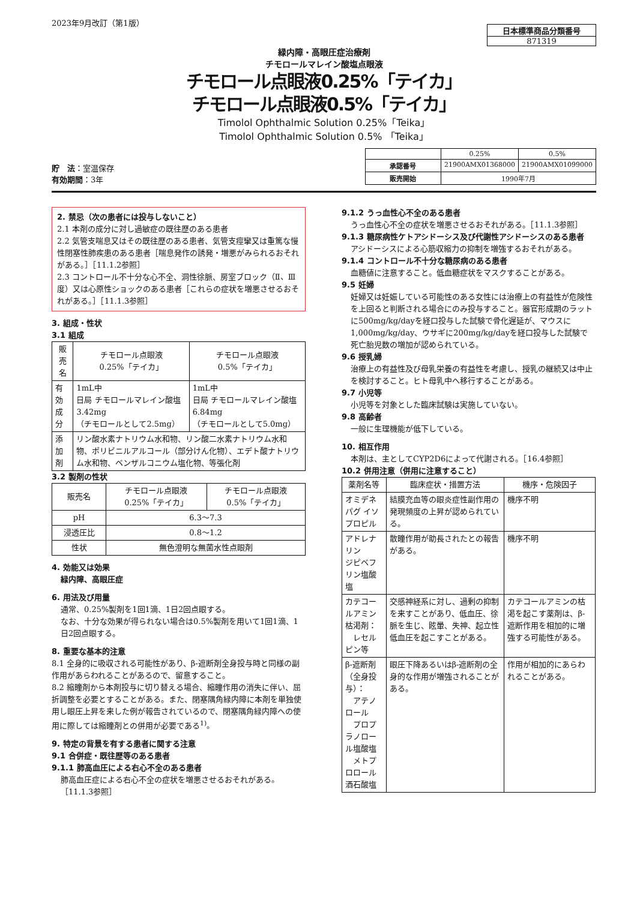2023年9月改訂（第1版）
日本標準商品分類番号
871319
緑内障・高眼圧症治療剤
チモロールマレイン酸塩点眼液
チモロール点眼液0.25%「テイカ」
チモロール点眼液0.5%「テイカ」
Timolol Ophthalmic Solution 0.25%「Teika」
Timolol Ophthalmic Solution 0.5% 「Teika」
貯　法：室温保存
有効期間：3年
| | 0.25% | 0.5% |
| 承認番号 | 21900AMX01368000 | 21900AMX01099000 |
| 販売開始 | 1990年7月 | |
2. 禁忌（次の患者には投与しないこと）
2.1 本剤の成分に対し過敏症の既往歴のある患者
2.2 気管支喘息又はその既往歴のある患者、気管支痙攣又は重篤な慢性閉塞性肺疾患のある患者［喘息発作の誘発・増悪がみられるおそれがある。］［11.1.2参照］
2.3 コントロール不十分な心不全、洞性徐脈、房室ブロック（Ⅱ、Ⅲ度）又は心原性ショックのある患者［これらの症状を増悪させるおそれがある。］［11.1.3参照］
3. 組成・性状
3.1 組成
| 販売名 | チモロール点眼液 0.25%「テイカ」 | チモロール点眼液 0.5%「テイカ」 |
| --- | --- | --- |
| 有効成分 | 1mL中 日局 チモロールマレイン酸塩 3.42mg （チモロールとして2.5mg） | 1mL中 日局 チモロールマレイン酸塩 6.84mg （チモロールとして5.0mg） |
| 添加剤 | リン酸水素ナトリウム水和物、リン酸二水素ナトリウム水和物、ポリビニルアルコール（部分けん化物）、エデト酸ナトリウム水和物、ベンザルコニウム塩化物、等張化剤 | |
3.2 製剤の性状
| 販売名 | チモロール点眼液 0.25%「テイカ」 | チモロール点眼液 0.5%「テイカ」 |
| --- | --- | --- |
| pH | 6.3〜7.3 | |
| 浸透圧比 | 0.8〜1.2 | |
| 性状 | 無色澄明な無菌水性点眼剤 | |
4. 効能又は効果
緑内障、高眼圧症
6. 用法及び用量
通常、0.25%製剤を1回1滴、1日2回点眼する。
なお、十分な効果が得られない場合は0.5%製剤を用いて1回1滴、1日2回点眼する。
8. 重要な基本的注意
8.1 全身的に吸収される可能性があり、β-遮断剤全身投与時と同様の副作用があらわれることがあるので、留意すること。
8.2 縮瞳剤から本剤投与に切り替える場合、縮瞳作用の消失に伴い、屈折調整を必要とすることがある。また、閉塞隅角緑内障に本剤を単独使用し眼圧上昇を来した例が報告されているので、閉塞隅角緑内障への使用に際しては縮瞳剤との併用が必要である<sup>1)</sup>。
9. 特定の背景を有する患者に関する注意
9.1 合併症・既往歴等のある患者
9.1.1 肺高血圧による右心不全のある患者
肺高血圧症による右心不全の症状を増悪させるおそれがある。［11.1.3参照］
9.1.2 うっ血性心不全のある患者
うっ血性心不全の症状を増悪させるおそれがある。［11.1.3参照］
9.1.3 糖尿病性ケトアシドーシス及び代謝性アシドーシスのある患者
アシドーシスによる心筋収縮力の抑制を増強するおそれがある。
9.1.4 コントロール不十分な糖尿病のある患者
血糖値に注意すること。低血糖症状をマスクすることがある。
9.5 妊婦
妊婦又は妊娠している可能性のある女性には治療上の有益性が危険性を上回ると判断される場合にのみ投与すること。器官形成期のラットに500mg/kg/dayを経口投与した試験で骨化遅延が、マウスに1,000mg/kg/day、ウサギに200mg/kg/dayを経口投与した試験で死亡胎児数の増加が認められている。
9.6 授乳婦
治療上の有益性及び母乳栄養の有益性を考慮し、授乳の継続又は中止を検討すること。ヒト母乳中へ移行することがある。
9.7 小児等
小児等を対象とした臨床試験は実施していない。
9.8 高齢者
一般に生理機能が低下している。
10. 相互作用
本剤は、主としてCYP2D6によって代謝される。［16.4参照］
10.2 併用注意（併用に注意すること）
| 薬剤名等 | 臨床症状・措置方法 | 機序・危険因子 |
| --- | --- | --- |
| オミデネパグ イソプロピル | 結膜充血等の眼炎症性副作用の発現頻度の上昇が認められている。 | 機序不明 |
| アドレナリン ジピベフリン塩酸塩 | 散瞳作用が助長されたとの報告がある。 | 機序不明 |
| カテコールアミン枯渇剤： レセルピン等 | 交感神経系に対し、過剰の抑制を来すことがあり、低血圧、徐脈を生じ、眩暈、失神、起立性低血圧を起こすことがある。 | カテコールアミンの枯渇を起こす薬剤は、β-遮断作用を相加的に増強する可能性がある。 |
| β-遮断剤（全身投与）： アテノロール プロプラノロール塩酸塩 メトプロロール酒石酸塩 | 眼圧下降あるいはβ-遮断剤の全身的な作用が増強されることがある。 | 作用が相加的にあらわれることがある。 |